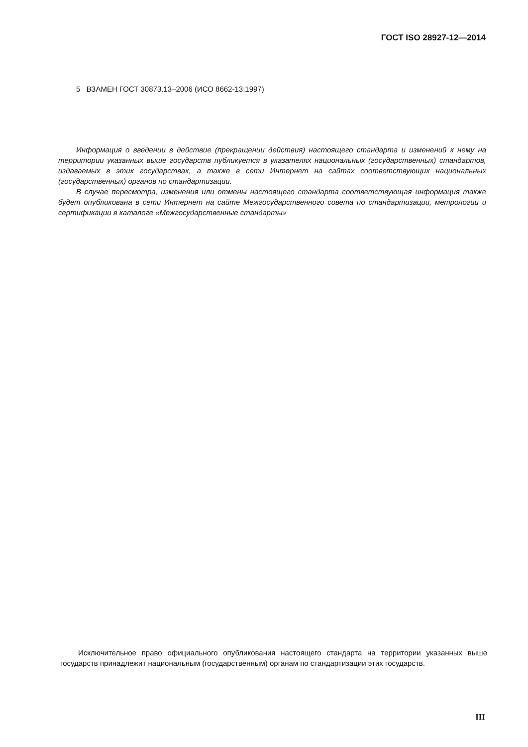ГОСТ ISO 28927-12—2014
5 ВЗАМЕН ГОСТ 30873.13–2006 (ИСО 8662-13:1997)
Информация о введении в действие (прекращении действия) настоящего стандарта и изменений к нему на территории указанных выше государств публикуется в указателях национальных (государственных) стандартов, издаваемых в этих государствах, а также в сети Интернет на сайтах соответствующих национальных (государственных) органов по стандартизации.
В случае пересмотра, изменения или отмены настоящего стандарта соответствующая информация также будет опубликована в сети Интернет на сайте Межгосударственного совета по стандартизации, метрологии и сертификации в каталоге «Межгосударственные стандарты»
Исключительное право официального опубликования настоящего стандарта на территории указанных выше государств принадлежит национальным (государственным) органам по стандартизации этих государств.
III